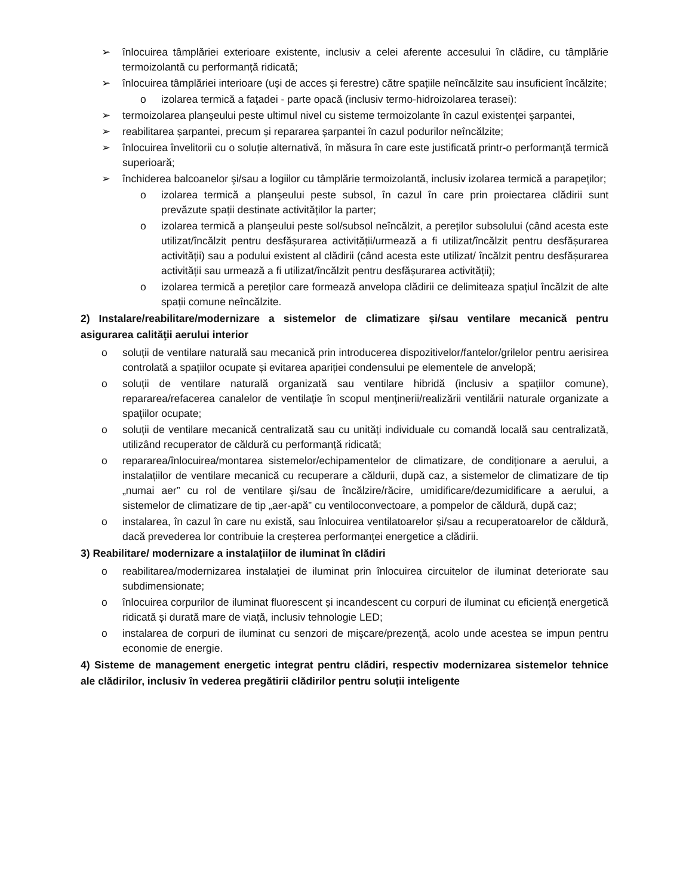➢ înlocuirea tâmplăriei exterioare existente, inclusiv a celei aferente accesului în clădire, cu tâmplărie termoizolantă cu performanță ridicată;
➢ înlocuirea tâmplăriei interioare (uși de acces și ferestre) către spațiile neîncălzite sau insuficient încălzite;
o izolarea termică a faţadei - parte opacă (inclusiv termo-hidroizolarea terasei):
➢ termoizolarea planşeului peste ultimul nivel cu sisteme termoizolante în cazul existenţei şarpantei,
➢ reabilitarea șarpantei, precum și repararea șarpantei în cazul podurilor neîncălzite;
➢ înlocuirea învelitorii cu o soluție alternativă, în măsura în care este justificată printr-o performanță termică superioară;
➢ închiderea balcoanelor şi/sau a logiilor cu tâmplărie termoizolantă, inclusiv izolarea termică a parapeţilor;
o izolarea termică a planşeului peste subsol, în cazul în care prin proiectarea clădirii sunt prevăzute spații destinate activităților la parter;
o izolarea termică a planşeului peste sol/subsol neîncălzit, a pereților subsolului (când acesta este utilizat/încălzit pentru desfășurarea activității/urmează a fi utilizat/încălzit pentru desfășurarea activității) sau a podului existent al clădirii (când acesta este utilizat/ încălzit pentru desfășurarea activității sau urmează a fi utilizat/încălzit pentru desfășurarea activității);
o izolarea termică a pereților care formează anvelopa clădirii ce delimiteaza spațiul încălzit de alte spații comune neîncălzite.
2) Instalare/reabilitare/modernizare a sistemelor de climatizare și/sau ventilare mecanică pentru asigurarea calităţii aerului interior
o soluții de ventilare naturală sau mecanică prin introducerea dispozitivelor/fantelor/grilelor pentru aerisirea controlată a spațiilor ocupate și evitarea apariției condensului pe elementele de anvelopă;
o soluții de ventilare naturală organizată sau ventilare hibridă (inclusiv a spațiilor comune), repararea/refacerea canalelor de ventilaţie în scopul menţinerii/realizării ventilării naturale organizate a spaţiilor ocupate;
o soluții de ventilare mecanică centralizată sau cu unități individuale cu comandă locală sau centralizată, utilizând recuperator de căldură cu performanță ridicată;
o repararea/înlocuirea/montarea sistemelor/echipamentelor de climatizare, de condiționare a aerului, a instalațiilor de ventilare mecanică cu recuperare a căldurii, după caz, a sistemelor de climatizare de tip „numai aer” cu rol de ventilare şi/sau de încălzire/răcire, umidificare/dezumidificare a aerului, a sistemelor de climatizare de tip „aer-apă” cu ventiloconvectoare, a pompelor de căldură, după caz;
o instalarea, în cazul în care nu există, sau înlocuirea ventilatoarelor și/sau a recuperatoarelor de căldură, dacă prevederea lor contribuie la creșterea performanței energetice a clădirii.
3) Reabilitare/ modernizare a instalațiilor de iluminat în clădiri
o reabilitarea/modernizarea instalației de iluminat prin înlocuirea circuitelor de iluminat deteriorate sau subdimensionate;
o înlocuirea corpurilor de iluminat fluorescent și incandescent cu corpuri de iluminat cu eficiență energetică ridicată și durată mare de viață, inclusiv tehnologie LED;
o instalarea de corpuri de iluminat cu senzori de mişcare/prezenţă, acolo unde acestea se impun pentru economie de energie.
4) Sisteme de management energetic integrat pentru clădiri, respectiv modernizarea sistemelor tehnice ale clădirilor, inclusiv în vederea pregătirii clădirilor pentru soluții inteligente